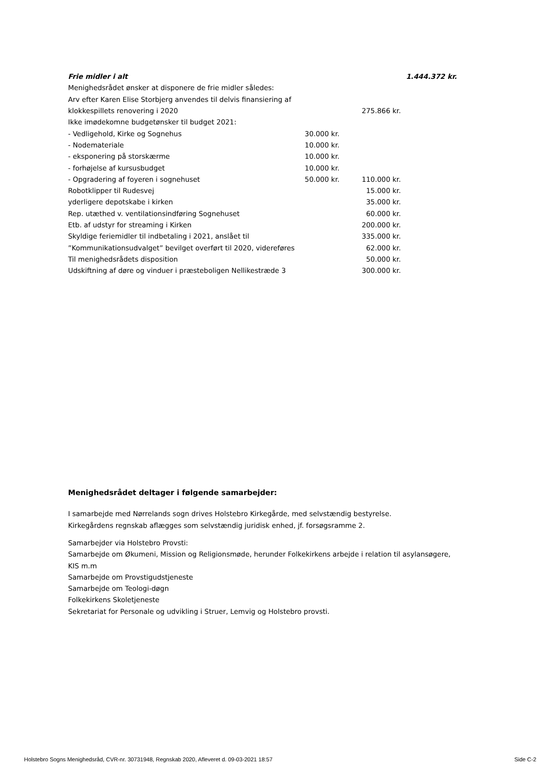| Frie midler i alt | | | 1.444.372 kr. |
| Menighedsrådet ønsker at disponere de frie midler således: | | | |
| Arv efter Karen Elise Storbjerg anvendes til delvis finansiering af | | | |
| klokkespillets renovering i 2020 | | 275.866 kr. | |
| Ikke imødekomne budgetønsker til budget 2021: | | | |
| - Vedligehold, Kirke og Sognehus | 30.000 kr. | | |
| - Nodemateriale | 10.000 kr. | | |
| - eksponering på storskærme | 10.000 kr. | | |
| - forhøjelse af kursusbudget | 10.000 kr. | | |
| - Opgradering af foyeren i sognehuset | 50.000 kr. | 110.000 kr. | |
| Robotklipper til Rudesvej | | 15.000 kr. | |
| yderligere depotskabe i kirken | | 35.000 kr. | |
| Rep. utæthed v. ventilationsindføring Sognehuset | | 60.000 kr. | |
| Etb. af udstyr for streaming i Kirken | | 200.000 kr. | |
| Skyldige feriemidler til indbetaling i 2021, anslået til | | 335.000 kr. | |
| ”Kommunikationsudvalget” bevilget overført til 2020, videreføres | | 62.000 kr. | |
| Til menighedsrådets disposition | | 50.000 kr. | |
| Udskiftning af døre og vinduer i præsteboligen Nellikestræde 3 | | 300.000 kr. | |
Menighedsrådet deltager i følgende samarbejder:
I samarbejde med Nørrelands sogn drives Holstebro Kirkegårde, med selvstændig bestyrelse.
Kirkegårdens regnskab aflægges som selvstændig juridisk enhed, jf. forsøgsramme 2.
Samarbejder via Holstebro Provsti:
Samarbejde om Økumeni, Mission og Religionsmøde, herunder Folkekirkens arbejde i relation til asylansøgere,
KIS m.m
Samarbejde om Provstigudstjeneste
Samarbejde om Teologi-døgn
Folkekirkens Skoletjeneste
Sekretariat for Personale og udvikling i Struer, Lemvig og Holstebro provsti.
Holstebro Sogns Menighedsråd, CVR-nr. 30731948, Regnskab 2020, Afleveret d. 09-03-2021 18:57 Side C-2